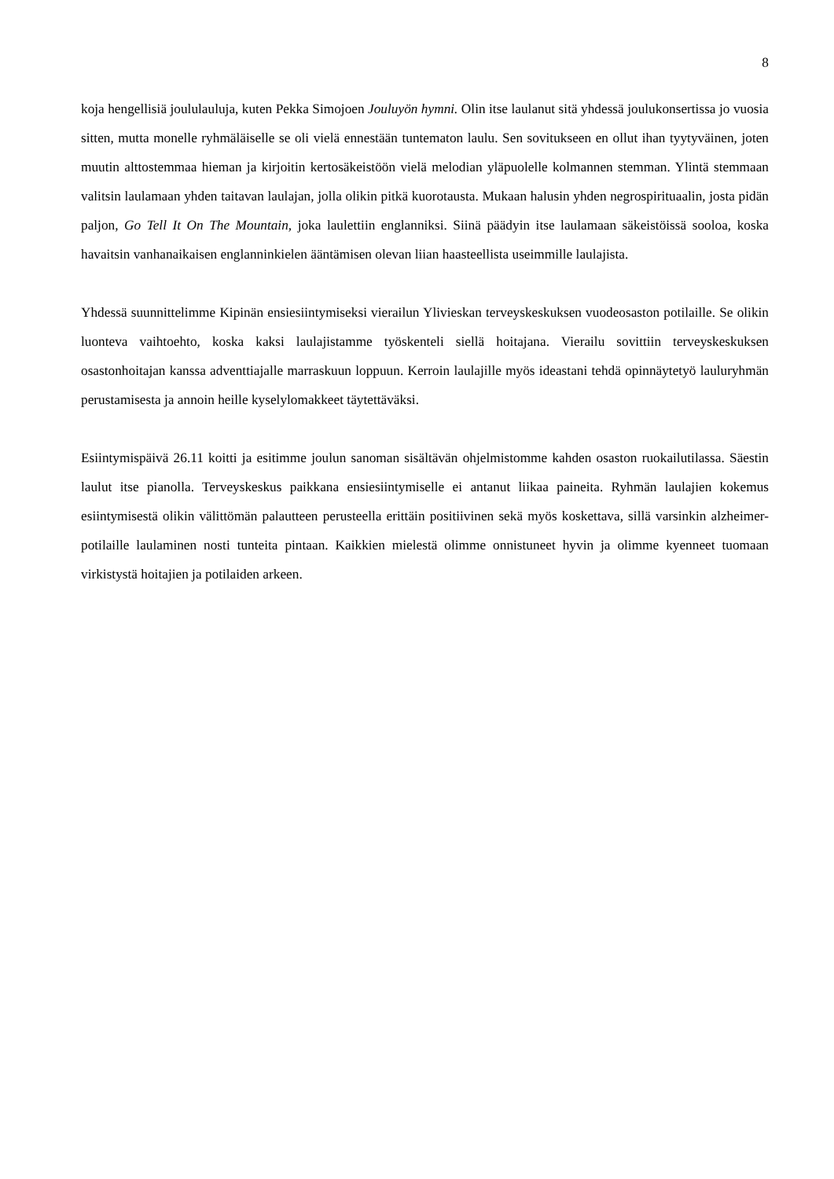8
koja hengellisiä joululauluja, kuten Pekka Simojoen Jouluyön hymni. Olin itse laulanut sitä yhdessä joulukonsertissa jo vuosia sitten, mutta monelle ryhmäläiselle se oli vielä ennestään tuntematon laulu. Sen sovitukseen en ollut ihan tyytyväinen, joten muutin alttostemmaa hieman ja kirjoitin kertosäkeis­töön vielä melodian yläpuolelle kolmannen stemman. Ylintä stemmaan valitsin laulamaan yhden taitavan laulajan, jolla olikin pitkä kuorotausta. Mukaan halusin yhden negrospirituaalin, josta pidän paljon, Go Tell It On The Mountain, joka laulettiin englanniksi. Siinä päädyin itse laulamaan säkeis­töissä sooloa, koska havaitsin vanhanaikaisen englanninkielen ääntämisen olevan liian haasteellista useimmille laulajista.
Yhdessä suunnittelimme Kipinän ensiesiintymiseksi vierailun Ylivieskan terveyskeskuksen vuode­osaston potilaille. Se olikin luonteva vaihtoehto, koska kaksi laulajistamme työskenteli siellä hoitaja­na. Vierailu sovittiin terveyskeskuksen osastonhoitajan kanssa adventtiajalle marraskuun loppuun. Kerroin laulajille myös ideastani tehdä opinnäytetyö lauluryhmän perustamisesta ja annoin heille kyselylomakkeet täytettäväksi.
Esiintymispäivä 26.11 koitti ja esitimme joulun sanoman sisältävän ohjelmistomme kahden osaston ruokailutilassa. Säestin laulut itse pianolla. Terveyskeskus paikkana ensiesiintymiselle ei antanut liikaa paineita. Ryhmän laulajien kokemus esiintymisestä olikin välittömän palautteen perusteella erittäin positiivinen sekä myös koskettava, sillä varsinkin alzheimer-potilaille laulaminen nosti tuntei­ta pintaan. Kaikkien mielestä olimme onnistuneet hyvin ja olimme kyenneet tuomaan virkistystä hoi­tajien ja potilaiden arkeen.